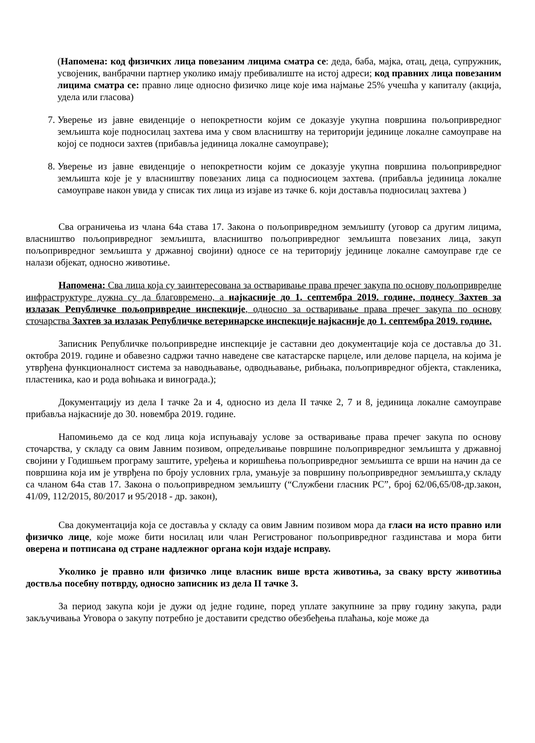(Напомена: код физичких лица повезаним лицима сматра се: деда, баба, мајка, отац, деца, супружник, усвојеник, ванбрачни партнер уколико имају пребивалиште на истој адреси; код правних лица повезаним лицима сматра се: правно лице односно физичко лице које има најмање 25% учешћа у капиталу (акција, удела или гласова)
7. Уверење из јавне евиденције о непокретности којим се доказује укупна површина пољопривредног земљишта које подносилац захтева има у свом власништву на територији јединице локалне самоуправе на којој се подноси захтев (прибавља јединица локалне самоуправе);
8. Уверење из јавне евиденције о непокретности којим се доказује укупна површина пољопривредног земљишта које је у власништву повезаних лица са подносиоцем захтева. (прибавља јединица локалне самоуправе након увида у списак тих лица из изјаве из тачке 6. који доставља подносилац захтева )
Сва ограничења из члана 64а става 17. Закона о пољопривредном земљишту (уговор са другим лицима, власништво пољопривредног земљишта, власништво пољопривредног земљишта повезаних лица, закуп пољопривредног земљишта у државној својини) односе се на територију јединице локалне самоуправе где се налази објекат, односно животиње.
Напомена: Сва лица која су заинтересована за остваривање права пречег закупа по основу пољопривредне инфраструктуре дужна су да благовремено, а најкасније до 1. септембра 2019. године, поднесу Захтев за излазак Републичке пољопривредне инспекције, односно за остваривање права пречег закупа по основу сточарства Захтев за излазак Републичке ветеринарске инспекције најкасније до 1. септембра 2019. године.
Записник Републичке пољопривредне инспекције је саставни део документације која се доставља до 31. октобра 2019. године и обавезно садржи тачно наведене све катастарске парцеле, или делове парцела, на којима је утврђена функционалност система за наводњавање, одводњавање, рибњака, пољопривредног објекта, стакленика, пластеника, као и рода воћњака и винограда.);
Документацију из дела I тачке 2а и 4, односно из дела II тачке 2, 7 и 8, јединица локалне самоуправе прибавља најкасније до 30. новембра 2019. године.
Напомињемо да се код лица која испуњавају услове за остваривање права пречег закупа по основу сточарства, у складу са овим Јавним позивом, опредељивање површине пољопривредног земљишта у државној својини у Годишњем програму заштите, уређења и коришћења пољопривредног земљишта се врши на начин да се површина која им је утврђена по броју условних грла, умањује за површину пољопривредног земљишта,у складу са чланом 64а став 17. Закона о пољопривредном земљишту (“Службени гласник РС”, број 62/06,65/08-др.закон, 41/09, 112/2015, 80/2017 и 95/2018 - др. закон),
Сва документација која се доставља у складу са овим Јавним позивом мора да гласи на исто правно или физичко лице, које може бити носилац или члан Регистрованог пољопривредног газдинстава и мора бити оверена и потписана од стране надлежног органа који издаје исправу.
Уколико је правно или физичко лице власник више врста животиња, за сваку врсту животиња доствља посебну потврду, односно записник из дела II тачке 3.
За период закупа који је дужи од једне године, поред уплате закупнине за прву годину закупа, ради закључивања Уговора о закупу потребно је доставити средство обезбеђења плаћања, које може да